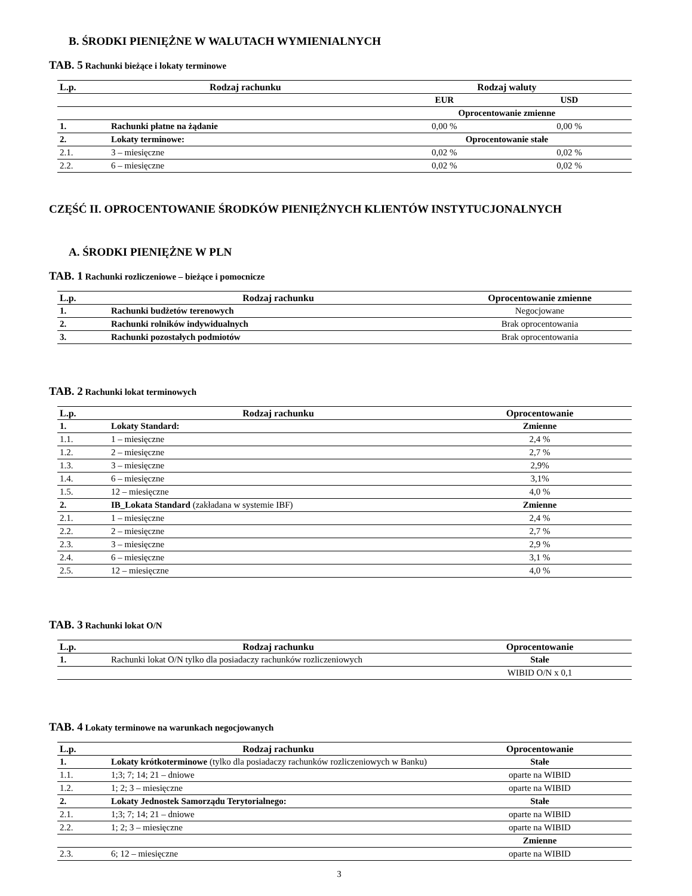B. ŚRODKI PIENIĘŻNE W WALUTACH WYMIENIALNYCH
TAB. 5 Rachunki bieżące i lokaty terminowe
| L.p. | Rodzaj rachunku | Rodzaj waluty | |
| --- | --- | --- | --- |
| | | EUR | USD |
| | | Oprocentowanie zmienne | |
| 1. | Rachunki płatne na żądanie | 0,00 % | 0,00 % |
| 2. | Lokaty terminowe: | Oprocentowanie stałe | |
| 2.1. | 3 – miesięczne | 0,02 % | 0,02 % |
| 2.2. | 6 – miesięczne | 0,02 % | 0,02 % |
CZĘŚĆ II. OPROCENTOWANIE ŚRODKÓW PIENIĘŻNYCH KLIENTÓW INSTYTUCJONALNYCH
A. ŚRODKI PIENIĘŻNE W PLN
TAB. 1 Rachunki rozliczeniowe – bieżące i pomocnicze
| L.p. | Rodzaj rachunku | Oprocentowanie zmienne |
| --- | --- | --- |
| 1. | Rachunki budżetów terenowych | Negocjowane |
| 2. | Rachunki rolników indywidualnych | Brak oprocentowania |
| 3. | Rachunki pozostałych podmiotów | Brak oprocentowania |
TAB. 2 Rachunki lokat terminowych
| L.p. | Rodzaj rachunku | Oprocentowanie |
| --- | --- | --- |
| 1. | Lokaty Standard: | Zmienne |
| 1.1. | 1 – miesięczne | 2,4 % |
| 1.2. | 2 – miesięczne | 2,7 % |
| 1.3. | 3 – miesięczne | 2,9% |
| 1.4. | 6 – miesięczne | 3,1% |
| 1.5. | 12 – miesięczne | 4,0 % |
| 2. | IB_Lokata Standard (zakładana w systemie IBF) | Zmienne |
| 2.1. | 1 – miesięczne | 2,4 % |
| 2.2. | 2 – miesięczne | 2,7 % |
| 2.3. | 3 – miesięczne | 2,9 % |
| 2.4. | 6 – miesięczne | 3,1 % |
| 2.5. | 12 – miesięczne | 4,0 % |
TAB. 3 Rachunki lokat O/N
| L.p. | Rodzaj rachunku | Oprocentowanie |
| --- | --- | --- |
| 1. | Rachunki lokat O/N tylko dla posiadaczy rachunków rozliczeniowych | Stałe |
| | | WIBID O/N x 0,1 |
TAB. 4 Lokaty terminowe na warunkach negocjowanych
| L.p. | Rodzaj rachunku | Oprocentowanie |
| --- | --- | --- |
| 1. | Lokaty krótkoterminowe (tylko dla posiadaczy rachunków rozliczeniowych w Banku) | Stałe |
| 1.1. | 1;3; 7; 14; 21 – dniowe | oparte na WIBID |
| 1.2. | 1; 2; 3 – miesięczne | oparte na WIBID |
| 2. | Lokaty Jednostek Samorządu Terytorialnego: | Stałe |
| 2.1. | 1;3; 7; 14; 21 – dniowe | oparte na WIBID |
| 2.2. | 1; 2; 3 – miesięczne | oparte na WIBID |
| | | Zmienne |
| 2.3. | 6; 12 – miesięczne | oparte na WIBID |
3